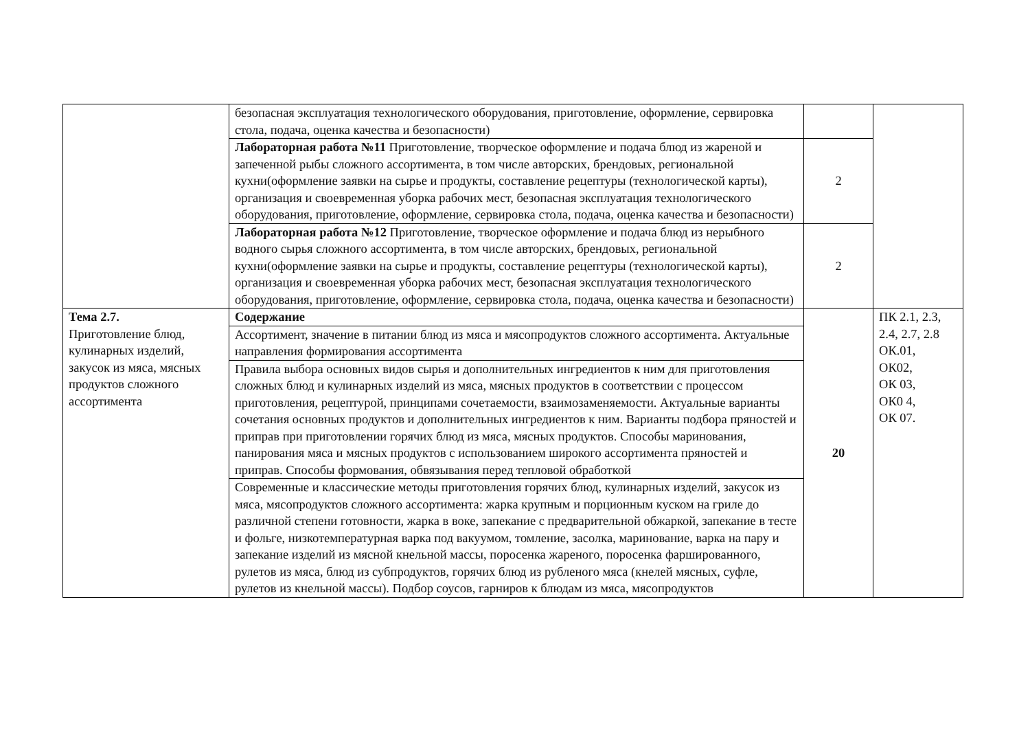| | безопасная эксплуатация технологического оборудования, приготовление, оформление, сервировка стола, подача, оценка качества и безопасности) | | |
| | Лабораторная работа №11 Приготовление, творческое оформление и подача блюд из жареной и запеченной рыбы сложного ассортимента, в том числе авторских, брендовых, региональной кухни(оформление заявки на сырье и продукты, составление рецептуры (технологической карты), организация и своевременная уборка рабочих мест, безопасная эксплуатация технологического оборудования, приготовление, оформление, сервировка стола, подача, оценка качества и безопасности) | 2 | |
| | Лабораторная работа №12 Приготовление, творческое оформление и подача блюд из нерыбного водного сырья сложного ассортимента, в том числе авторских, брендовых, региональной кухни(оформление заявки на сырье и продукты, составление рецептуры (технологической карты), организация и своевременная уборка рабочих мест, безопасная эксплуатация технологического оборудования, приготовление, оформление, сервировка стола, подача, оценка качества и безопасности) | 2 | |
| Тема 2.7. Приготовление блюд, кулинарных изделий, закусок из мяса, мясных продуктов сложного ассортимента | Содержание | 20 | ПК 2.1, 2.3, 2.4, 2.7, 2.8 ОК.01, ОК02, ОК 03, ОК0 4, ОК 07. |
| | Ассортимент, значение в питании блюд из мяса и мясопродуктов сложного ассортимента. Актуальные направления формирования ассортимента | | |
| | Правила выбора основных видов сырья и дополнительных ингредиентов к ним для приготовления сложных блюд и кулинарных изделий из мяса, мясных продуктов в соответствии с процессом приготовления, рецептурой, принципами сочетаемости, взаимозаменяемости. Актуальные варианты сочетания основных продуктов и дополнительных ингредиентов к ним. Варианты подбора пряностей и приправ при приготовлении горячих блюд из мяса, мясных продуктов. Способы маринования, панирования мяса и мясных продуктов с использованием широкого ассортимента пряностей и приправ. Способы формования, обвязывания перед тепловой обработкой | | |
| | Современные и классические методы приготовления горячих блюд, кулинарных изделий, закусок из мяса, мясопродуктов сложного ассортимента: жарка крупным и порционным куском на гриле до различной степени готовности, жарка в воке, запекание с предварительной обжаркой, запекание в тесте и фольге, низкотемпературная варка под вакуумом, томление, засолка, маринование, варка на пару и запекание изделий из мясной кнельной массы, поросенка жареного, поросенка фаршированного, рулетов из мяса, блюд из субпродуктов, горячих блюд из рубленого мяса (кнелей мясных, суфле, рулетов из кнельной массы). Подбор соусов, гарниров к блюдам из мяса, мясопродуктов | | |